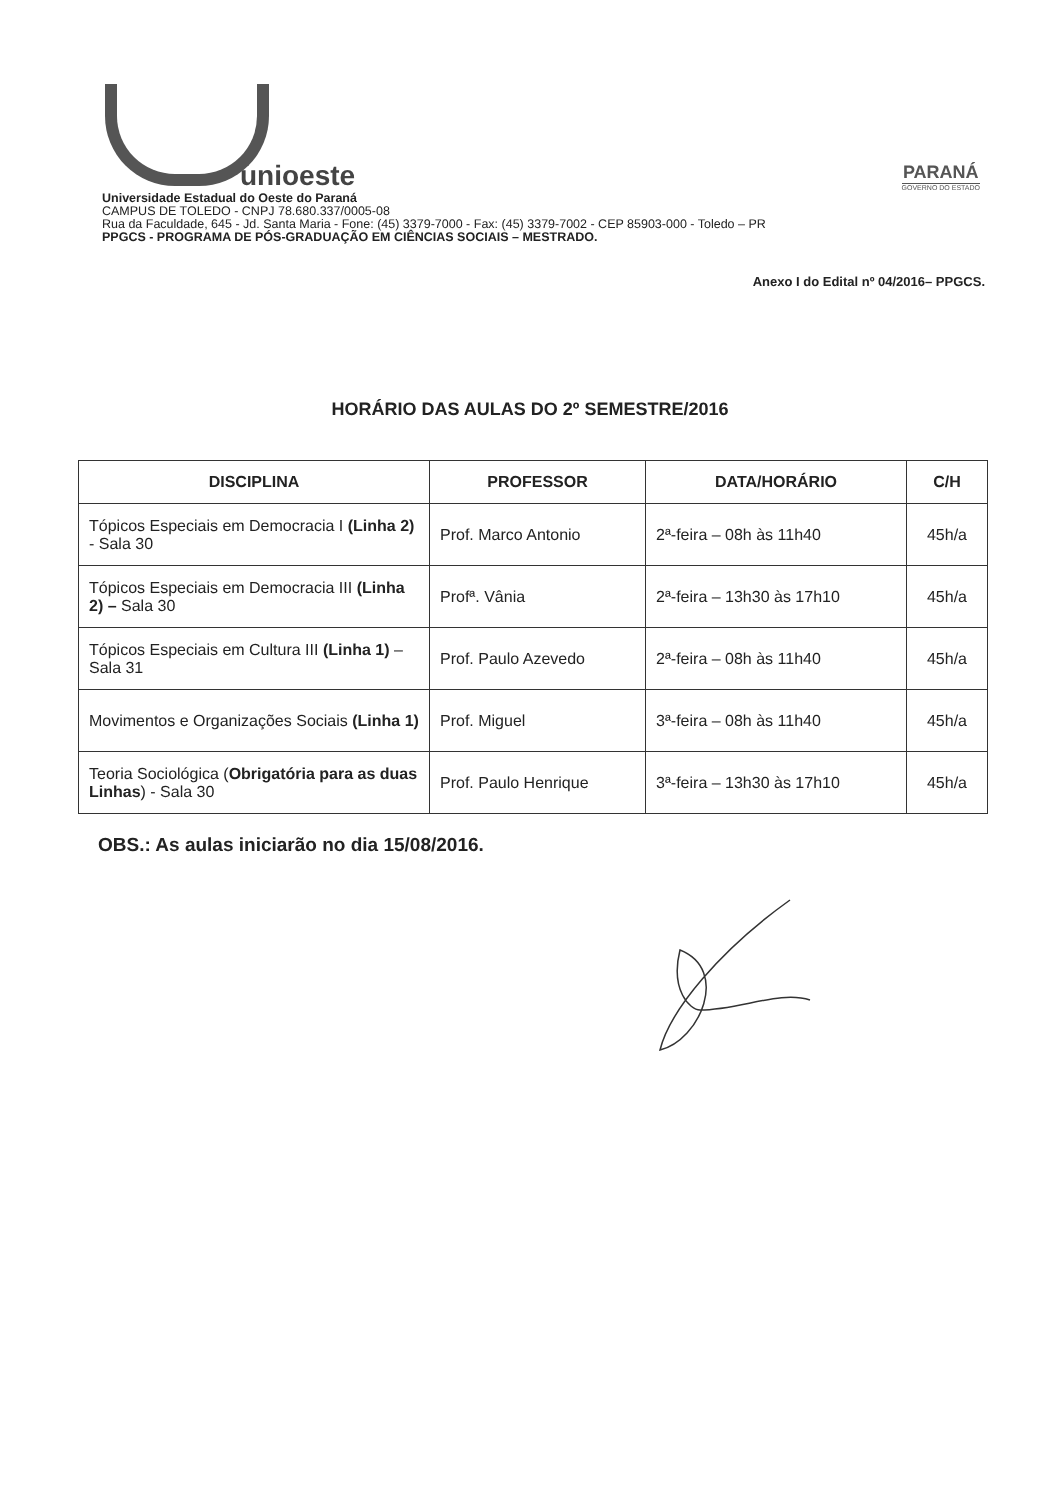unioeste
PARANÁ
GOVERNO DO ESTADO
Universidade Estadual do Oeste do Paraná
CAMPUS DE TOLEDO - CNPJ 78.680.337/0005-08
Rua da Faculdade, 645 - Jd. Santa Maria - Fone: (45) 3379-7000 - Fax: (45) 3379-7002 - CEP 85903-000 - Toledo – PR
PPGCS - PROGRAMA DE PÓS-GRADUAÇÃO EM CIÊNCIAS SOCIAIS – MESTRADO.
Anexo I do Edital nº 04/2016– PPGCS.
HORÁRIO DAS AULAS DO 2º SEMESTRE/2016
| DISCIPLINA | PROFESSOR | DATA/HORÁRIO | C/H |
| --- | --- | --- | --- |
| Tópicos Especiais em Democracia I (Linha 2) - Sala 30 | Prof. Marco Antonio | 2ª-feira – 08h às 11h40 | 45h/a |
| Tópicos Especiais em Democracia III (Linha 2) – Sala 30 | Profª. Vânia | 2ª-feira – 13h30 às 17h10 | 45h/a |
| Tópicos Especiais em Cultura III (Linha 1) – Sala 31 | Prof. Paulo Azevedo | 2ª-feira – 08h às 11h40 | 45h/a |
| Movimentos e Organizações Sociais (Linha 1) | Prof. Miguel | 3ª-feira – 08h às 11h40 | 45h/a |
| Teoria Sociológica ( Obrigatória para as duas Linhas ) - Sala 30 | Prof. Paulo Henrique | 3ª-feira – 13h30 às 17h10 | 45h/a |
OBS.: As aulas iniciarão no dia 15/08/2016.